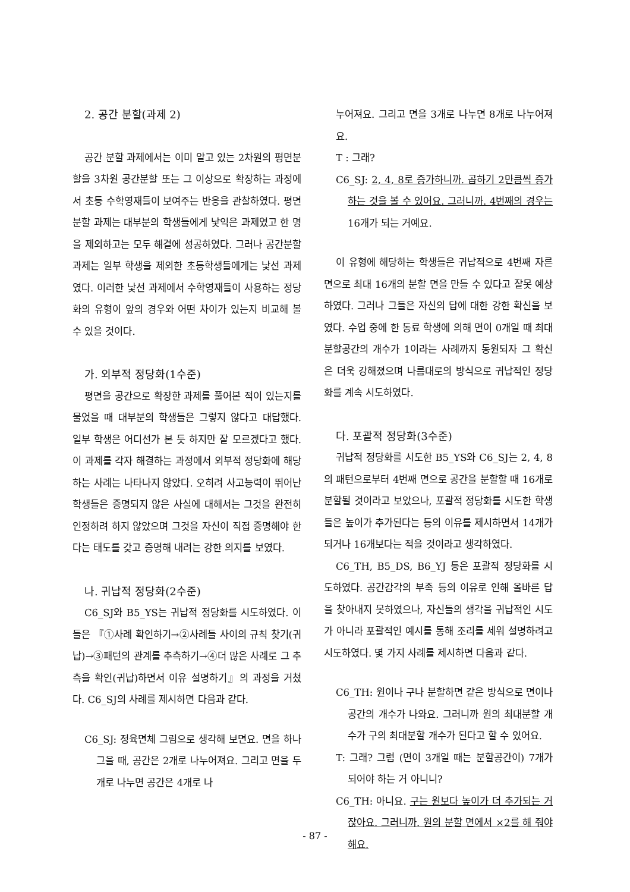2. 공간 분할(과제 2)
공간 분할 과제에서는 이미 알고 있는 2차원의 평면분할을 3차원 공간분할 또는 그 이상으로 확장하는 과정에서 초등 수학영재들이 보여주는 반응을 관찰하였다. 평면분할 과제는 대부분의 학생들에게 낯익은 과제였고 한 명을 제외하고는 모두 해결에 성공하였다. 그러나 공간분할 과제는 일부 학생을 제외한 초등학생들에게는 낯선 과제였다. 이러한 낯선 과제에서 수학영재들이 사용하는 정당화의 유형이 앞의 경우와 어떤 차이가 있는지 비교해 볼 수 있을 것이다.
가. 외부적 정당화(1수준)
평면을 공간으로 확장한 과제를 풀어본 적이 있는지를 물었을 때 대부분의 학생들은 그렇지 않다고 대답했다. 일부 학생은 어디선가 본 듯 하지만 잘 모르겠다고 했다. 이 과제를 각자 해결하는 과정에서 외부적 정당화에 해당하는 사례는 나타나지 않았다. 오히려 사고능력이 뛰어난 학생들은 증명되지 않은 사실에 대해서는 그것을 완전히 인정하려 하지 않았으며 그것을 자신이 직접 증명해야 한다는 태도를 갖고 증명해 내려는 강한 의지를 보였다.
나. 귀납적 정당화(2수준)
C6_SJ와 B5_YS는 귀납적 정당화를 시도하였다. 이들은 『①사례 확인하기→②사례들 사이의 규칙 찾기(귀납)→③패턴의 관계를 추측하기→④더 많은 사례로 그 추측을 확인(귀납)하면서 이유 설명하기』의 과정을 거쳤다. C6_SJ의 사례를 제시하면 다음과 같다.
C6_SJ: 정육면체 그림으로 생각해 보면요. 면을 하나 그을 때, 공간은 2개로 나누어져요. 그리고 면을 두 개로 나누면 공간은 4개로 나
누어져요. 그리고 면을 3개로 나누면 8개로 나누어져요.
T : 그래?
C6_SJ: 2, 4, 8로 증가하니까. 곱하기 2만큼씩 증가하는 것을 볼 수 있어요. 그러니까. 4번째의 경우는 16개가 되는 거예요.
이 유형에 해당하는 학생들은 귀납적으로 4번째 자른 면으로 최대 16개의 분할 면을 만들 수 있다고 잘못 예상하였다. 그러나 그들은 자신의 답에 대한 강한 확신을 보였다. 수업 중에 한 동료 학생에 의해 면이 0개일 때 최대분할공간의 개수가 1이라는 사례까지 동원되자 그 확신은 더욱 강해졌으며 나름대로의 방식으로 귀납적인 정당화를 계속 시도하였다.
다. 포괄적 정당화(3수준)
귀납적 정당화를 시도한 B5_YS와 C6_SJ는 2, 4, 8의 패턴으로부터 4번째 면으로 공간을 분할할 때 16개로 분할될 것이라고 보았으나, 포괄적 정당화를 시도한 학생들은 높이가 추가된다는 등의 이유를 제시하면서 14개가 되거나 16개보다는 적을 것이라고 생각하였다.
C6_TH, B5_DS, B6_YJ 등은 포괄적 정당화를 시도하였다. 공간감각의 부족 등의 이유로 인해 올바른 답을 찾아내지 못하였으나, 자신들의 생각을 귀납적인 시도가 아니라 포괄적인 예시를 통해 조리를 세워 설명하려고 시도하였다. 몇 가지 사례를 제시하면 다음과 같다.
C6_TH: 원이나 구나 분할하면 같은 방식으로 면이나 공간의 개수가 나와요. 그러니까 원의 최대분할 개수가 구의 최대분할 개수가 된다고 할 수 있어요.
T: 그래? 그럼 (면이 3개일 때는 분할공간이) 7개가 되어야 하는 거 아니니?
C6_TH: 아니요. 구는 원보다 높이가 더 추가되는 거잖아요. 그러니까. 원의 분할 면에서 ×2를 해 줘야 해요.
- 87 -